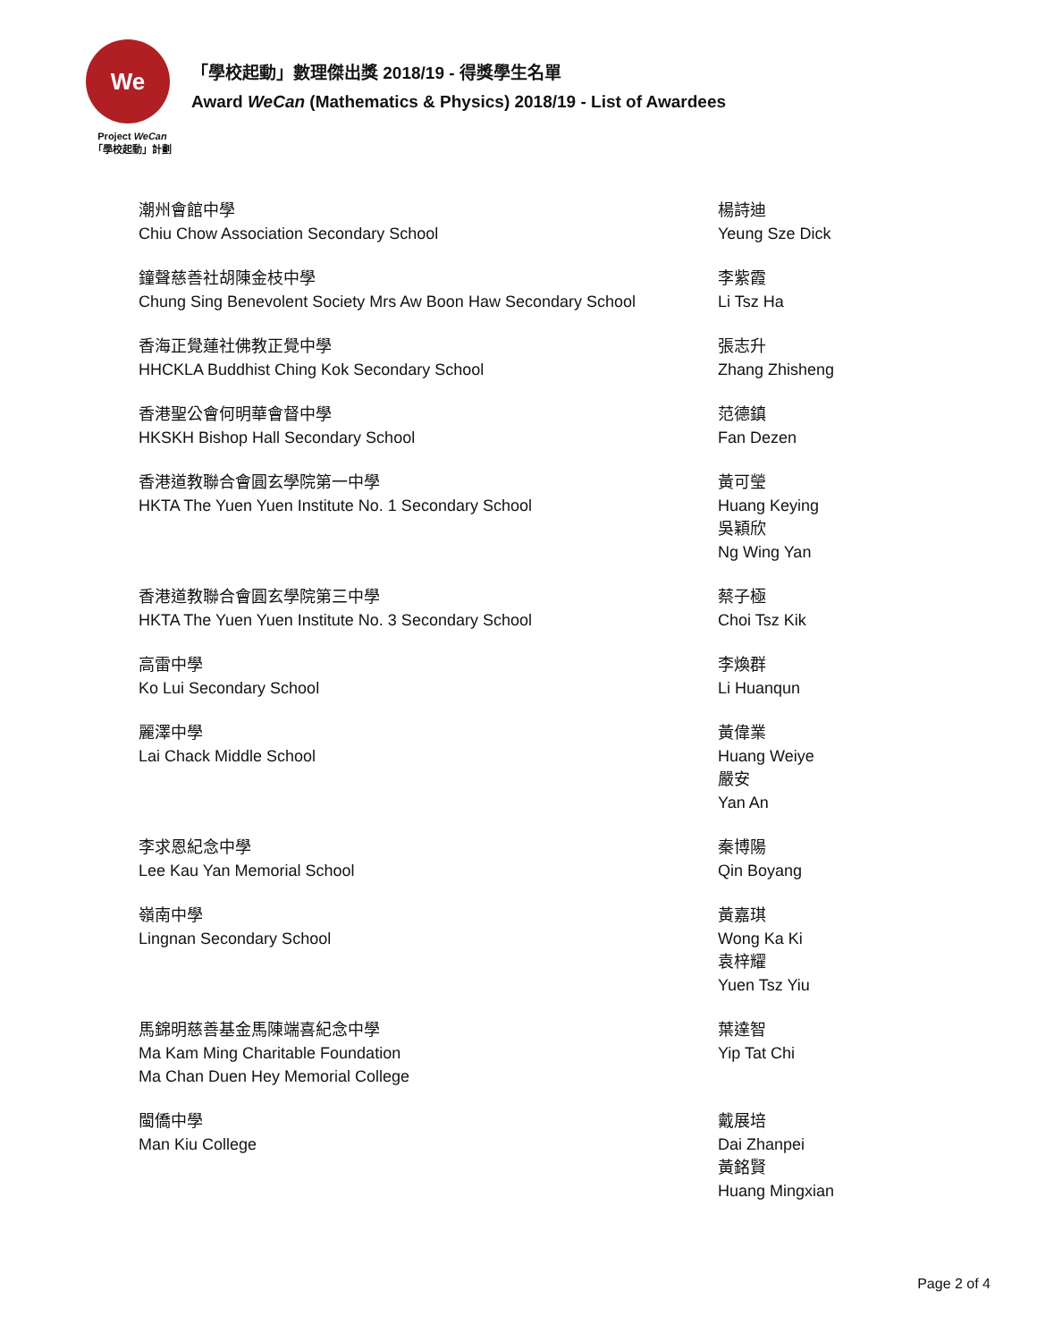We
Project WeCan
「學校起動」計劃
「學校起動」數理傑出獎 2018/19 - 得獎學生名單
Award WeCan (Mathematics & Physics) 2018/19 - List of Awardees
| 潮州會館中學 Chiu Chow Association Secondary School | 楊詩迪 Yeung Sze Dick |
| 鐘聲慈善社胡陳金枝中學 Chung Sing Benevolent Society Mrs Aw Boon Haw Secondary School | 李紫霞 Li Tsz Ha |
| 香海正覺蓮社佛教正覺中學 HHCKLA Buddhist Ching Kok Secondary School | 張志升 Zhang Zhisheng |
| 香港聖公會何明華會督中學 HKSKH Bishop Hall Secondary School | 范德鎮 Fan Dezen |
| 香港道教聯合會圓玄學院第一中學 HKTA The Yuen Yuen Institute No. 1 Secondary School | 黃可瑩 Huang Keying 吳穎欣 Ng Wing Yan |
| 香港道教聯合會圓玄學院第三中學 HKTA The Yuen Yuen Institute No. 3 Secondary School | 蔡子極 Choi Tsz Kik |
| 高雷中學 Ko Lui Secondary School | 李煥群 Li Huanqun |
| 麗澤中學 Lai Chack Middle School | 黃偉業 Huang Weiye 嚴安 Yan An |
| 李求恩紀念中學 Lee Kau Yan Memorial School | 秦博陽 Qin Boyang |
| 嶺南中學 Lingnan Secondary School | 黃嘉琪 Wong Ka Ki 袁梓耀 Yuen Tsz Yiu |
| 馬錦明慈善基金馬陳端喜紀念中學 Ma Kam Ming Charitable Foundation Ma Chan Duen Hey Memorial College | 葉達智 Yip Tat Chi |
| 閩僑中學 Man Kiu College | 戴展培 Dai Zhanpei 黃銘賢 Huang Mingxian |
Page 2 of 4